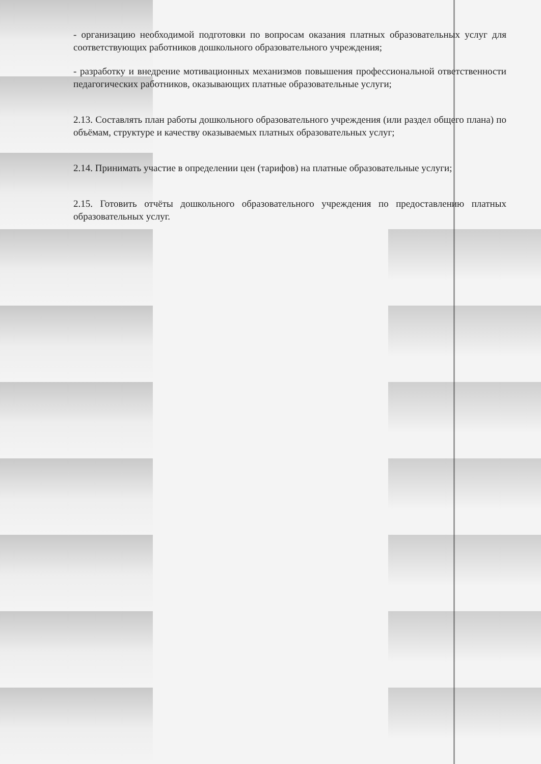- организацию необходимой подготовки по вопросам оказания платных образовательных услуг для соответствующих работников дошкольного образовательного учреждения;
- разработку и внедрение мотивационных механизмов повышения профессиональной ответственности педагогических работников, оказывающих платные образовательные услуги;
2.13. Составлять план работы дошкольного образовательного учреждения (или раздел общего плана) по объёмам, структуре и качеству оказываемых платных образовательных услуг;
2.14. Принимать участие в определении цен (тарифов) на платные образовательные услуги;
2.15. Готовить отчёты дошкольного образовательного учреждения по предоставлению платных образовательных услуг.